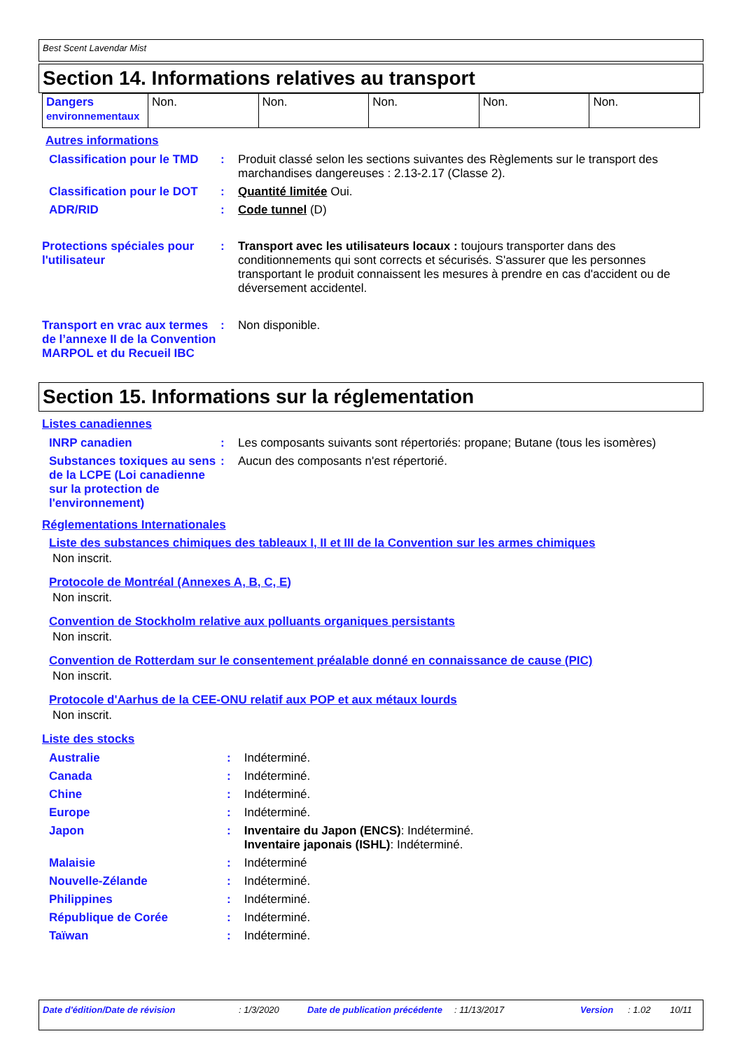Best Scent Lavendar Mist
Section 14. Informations relatives au transport
| Dangers environnementaux | Non. | Non. | Non. | Non. | Non. |
Autres informations
| Classification pour le TMD | : | Produit classé selon les sections suivantes des Règlements sur le transport des marchandises dangereuses : 2.13-2.17 (Classe 2). |
| Classification pour le DOT | : | Quantité limitée Oui. |
| ADR/RID | : | Code tunnel (D) |
| Protections spéciales pour l'utilisateur | : | Transport avec les utilisateurs locaux : toujours transporter dans des conditionnements qui sont corrects et sécurisés. S'assurer que les personnes transportant le produit connaissent les mesures à prendre en cas d'accident ou de déversement accidentel. |
| Transport en vrac aux termes de l’annexe II de la Convention MARPOL et du Recueil IBC | : | Non disponible. |
Section 15. Informations sur la réglementation
Listes canadiennes
| INRP canadien | : | Les composants suivants sont répertoriés: propane; Butane (tous les isomères) |
| Substances toxiques au sens de la LCPE (Loi canadienne sur la protection de l'environnement) | : | Aucun des composants n'est répertorié. |
Réglementations Internationales
Liste des substances chimiques des tableaux I, II et III de la Convention sur les armes chimiques
Non inscrit.
Protocole de Montréal (Annexes A, B, C, E)
Non inscrit.
Convention de Stockholm relative aux polluants organiques persistants
Non inscrit.
Convention de Rotterdam sur le consentement préalable donné en connaissance de cause (PIC)
Non inscrit.
Protocole d'Aarhus de la CEE-ONU relatif aux POP et aux métaux lourds
Non inscrit.
Liste des stocks
| Australie | : | Indéterminé. |
| Canada | : | Indéterminé. |
| Chine | : | Indéterminé. |
| Europe | : | Indéterminé. |
| Japon | : | Inventaire du Japon (ENCS) : Indéterminé. Inventaire japonais (ISHL) : Indéterminé. |
| Malaisie | : | Indéterminé |
| Nouvelle-Zélande | : | Indéterminé. |
| Philippines | : | Indéterminé. |
| République de Corée | : | Indéterminé. |
| Taïwan | : | Indéterminé. |
Date d'édition/Date de révision : 1/3/2020 Date de publication précédente : 11/13/2017 Version : 1.02 10/11